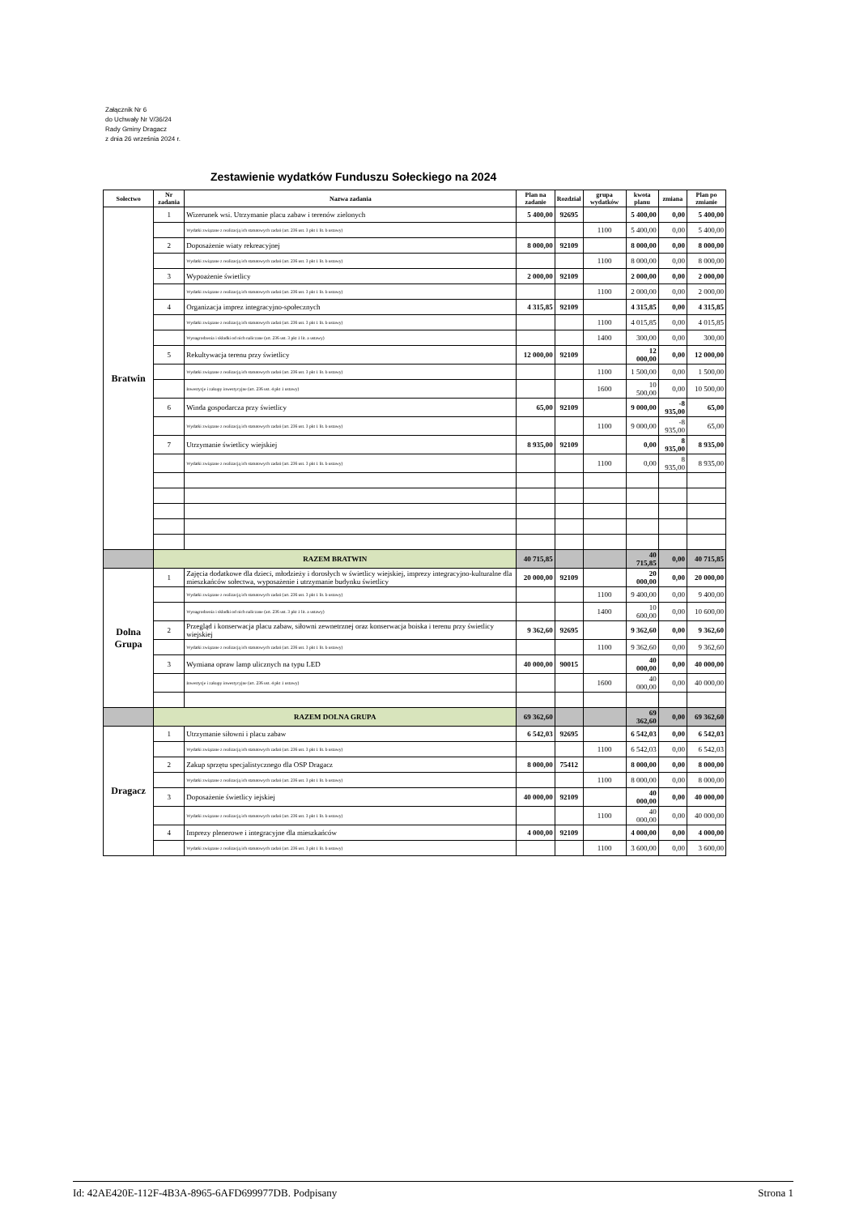Załącznik Nr 6
do Uchwały Nr V/36/24
Rady Gminy Dragacz
z dnia 26 września 2024 r.
Zestawienie wydatków Funduszu Sołeckiego na 2024
| Sołectwo | Nr zadania | Nazwa zadania | Plan na zadanie | Rozdział | grupa wydatków | kwota planu | zmiana | Plan po zmianie |
| --- | --- | --- | --- | --- | --- | --- | --- | --- |
| Bratwin | 1 | Wizerunek wsi. Utrzymanie placu zabaw i terenów zielonych | 5 400,00 | 92695 | | 5 400,00 | 0,00 | 5 400,00 |
| | | Wydatki związane z realizacją ich statutowych zadań (art. 236 ust. 3 pkt 1 lit. b ustawy) | | | 1100 | 5 400,00 | 0,00 | 5 400,00 |
| | 2 | Doposażenie wiaty rekreacyjnej | 8 000,00 | 92109 | | 8 000,00 | 0,00 | 8 000,00 |
| | | Wydatki związane z realizacją ich statutowych zadań (art. 236 ust. 3 pkt 1 lit. b ustawy) | | | 1100 | 8 000,00 | 0,00 | 8 000,00 |
| | 3 | Wypoażenie świetlicy | 2 000,00 | 92109 | | 2 000,00 | 0,00 | 2 000,00 |
| | | Wydatki związane z realizacją ich statutowych zadań (art. 236 ust. 3 pkt 1 lit. b ustawy) | | | 1100 | 2 000,00 | 0,00 | 2 000,00 |
| | 4 | Organizacja imprez integracyjno-społecznych | 4 315,85 | 92109 | | 4 315,85 | 0,00 | 4 315,85 |
| | | Wydatki związane z realizacją ich statutowych zadań (art. 236 ust. 3 pkt 1 lit. b ustawy) | | | 1100 | 4 015,85 | 0,00 | 4 015,85 |
| | | Wynagrodzenia i składki od nich naliczane (art. 236 ust. 3 pkt 1 lit. a ustawy) | | | 1400 | 300,00 | 0,00 | 300,00 |
| | 5 | Rekultywacja terenu przy świetlicy | 12 000,00 | 92109 | | 12 000,00 | 0,00 | 12 000,00 |
| | | Wydatki związane z realizacją ich statutowych zadań (art. 236 ust. 3 pkt 1 lit. b ustawy) | | | 1100 | 1 500,00 | 0,00 | 1 500,00 |
| | | Inwestycje i zakupy inwestycyjne (art. 236 ust. 4 pkt 1 ustawy) | | | 1600 | 10 500,00 | 0,00 | 10 500,00 |
| | 6 | Winda gospodarcza przy świetlicy | 65,00 | 92109 | | 9 000,00 | -8 935,00 | 65,00 |
| | | Wydatki związane z realizacją ich statutowych zadań (art. 236 ust. 3 pkt 1 lit. b ustawy) | | | 1100 | 9 000,00 | -8 935,00 | 65,00 |
| | 7 | Utrzymanie świetlicy wiejskiej | 8 935,00 | 92109 | | 0,00 | 8 935,00 | 8 935,00 |
| | | Wydatki związane z realizacją ich statutowych zadań (art. 236 ust. 3 pkt 1 lit. b ustawy) | | | 1100 | 0,00 | 8 935,00 | 8 935,00 |
| | RAZEM BRATWIN | | 40 715,85 | | | 40 715,85 | 0,00 | 40 715,85 |
| Dolna Grupa | 1 | Zajęcia dodatkowe dla dzieci, młodzieży i dorosłych w świetlicy wiejskiej, imprezy integracyjno-kulturalne dla mieszkańców sołectwa, wyposażenie i utrzymanie budynku świetlicy | 20 000,00 | 92109 | | 20 000,00 | 0,00 | 20 000,00 |
| | | Wydatki związane z realizacją ich statutowych zadań (art. 236 ust. 3 pkt 1 lit. b ustawy) | | | 1100 | 9 400,00 | 0,00 | 9 400,00 |
| | | Wynagrodzenia i składki od nich naliczane (art. 236 ust. 3 pkt 1 lit. a ustawy) | | | 1400 | 10 600,00 | 0,00 | 10 600,00 |
| | 2 | Przegląd i konserwacja placu zabaw, siłowni zewnetrznej oraz konserwacja boiska i terenu przy świetlicy wiejskiej | 9 362,60 | 92695 | | 9 362,60 | 0,00 | 9 362,60 |
| | | Wydatki związane z realizacją ich statutowych zadań (art. 236 ust. 3 pkt 1 lit. b ustawy) | | | 1100 | 9 362,60 | 0,00 | 9 362,60 |
| | 3 | Wymiana opraw lamp ulicznych na typu LED | 40 000,00 | 90015 | | 40 000,00 | 0,00 | 40 000,00 |
| | | Inwestycje i zakupy inwestycyjne (art. 236 ust. 4 pkt 1 ustawy) | | | 1600 | 40 000,00 | 0,00 | 40 000,00 |
| | RAZEM DOLNA GRUPA | | 69 362,60 | | | 69 362,60 | 0,00 | 69 362,60 |
| Dragacz | 1 | Utrzymanie siłowni i placu zabaw | 6 542,03 | 92695 | | 6 542,03 | 0,00 | 6 542,03 |
| | | Wydatki związane z realizacją ich statutowych zadań (art. 236 ust. 3 pkt 1 lit. b ustawy) | | | 1100 | 6 542,03 | 0,00 | 6 542,03 |
| | 2 | Zakup sprzętu specjalistycznego dla OSP Dragacz | 8 000,00 | 75412 | | 8 000,00 | 0,00 | 8 000,00 |
| | | Wydatki związane z realizacją ich statutowych zadań (art. 236 ust. 3 pkt 1 lit. b ustawy) | | | 1100 | 8 000,00 | 0,00 | 8 000,00 |
| | 3 | Doposażenie świetlicy iejskiej | 40 000,00 | 92109 | | 40 000,00 | 0,00 | 40 000,00 |
| | | Wydatki związane z realizacją ich statutowych zadań (art. 236 ust. 3 pkt 1 lit. b ustawy) | | | 1100 | 40 000,00 | 0,00 | 40 000,00 |
| | 4 | Imprezy plenerowe i integracyjne dla mieszkańców | 4 000,00 | 92109 | | 4 000,00 | 0,00 | 4 000,00 |
| | | Wydatki związane z realizacją ich statutowych zadań (art. 236 ust. 3 pkt 1 lit. b ustawy) | | | 1100 | 3 600,00 | 0,00 | 3 600,00 |
Id: 42AE420E-112F-4B3A-8965-6AFD699977DB. Podpisany Strona 1